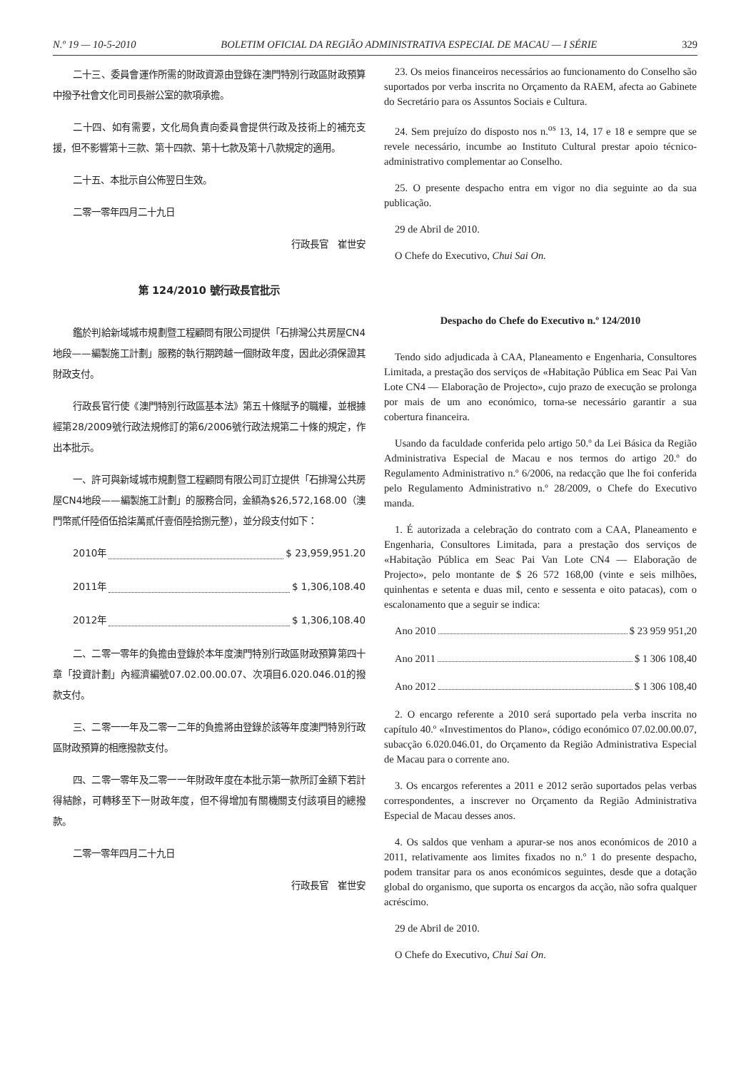N.º 19 — 10-5-2010 BOLETIM OFICIAL DA REGIÃO ADMINISTRATIVA ESPECIAL DE MACAU — I SÉRIE 329
二十三、委員會運作所需的財政資源由登錄在澳門特別行政區財政預算中撥予社會文化司司長辦公室的款項承擔。
二十四、如有需要，文化局負責向委員會提供行政及技術上的補充支援，但不影響第十三款、第十四款、第十七款及第十八款規定的適用。
二十五、本批示自公佈翌日生效。
二零一零年四月二十九日
行政長官　崔世安
第 124/2010 號行政長官批示
鑑於判給新域城市規劃暨工程顧問有限公司提供「石排灣公共房屋CN4地段——編製施工計劃」服務的執行期跨越一個財政年度，因此必須保證其財政支付。
行政長官行使《澳門特別行政區基本法》第五十條賦予的職權，並根據經第28/2009號行政法規修訂的第6/2006號行政法規第二十條的規定，作出本批示。
一、許可與新域城市規劃暨工程顧問有限公司訂立提供「石排灣公共房屋CN4地段——編製施工計劃」的服務合同，金額為$26,572,168.00（澳門幣貳仟陸佰伍拾柒萬貳仟壹佰陸拾捌元整），並分段支付如下：
2010年 $ 23,959,951.20
2011年 $ 1,306,108.40
2012年 $ 1,306,108.40
二、二零一零年的負擔由登錄於本年度澳門特別行政區財政預算第四十章「投資計劃」內經濟編號07.02.00.00.07、次項目6.020.046.01的撥款支付。
三、二零一一年及二零一二年的負擔將由登錄於該等年度澳門特別行政區財政預算的相應撥款支付。
四、二零一零年及二零一一年財政年度在本批示第一款所訂金額下若計得結餘，可轉移至下一財政年度，但不得增加有關機關支付該項目的總撥款。
二零一零年四月二十九日
行政長官　崔世安
23. Os meios financeiros necessários ao funcionamento do Conselho são suportados por verba inscrita no Orçamento da RAEM, afecta ao Gabinete do Secretário para os Assuntos Sociais e Cultura.
24. Sem prejuízo do disposto nos n.<sup>os</sup> 13, 14, 17 e 18 e sempre que se revele necessário, incumbe ao Instituto Cultural prestar apoio técnico-administrativo complementar ao Conselho.
25. O presente despacho entra em vigor no dia seguinte ao da sua publicação.
29 de Abril de 2010.
O Chefe do Executivo, Chui Sai On.
Despacho do Chefe do Executivo n.º 124/2010
Tendo sido adjudicada à CAA, Planeamento e Engenharia, Consultores Limitada, a prestação dos serviços de «Habitação Pública em Seac Pai Van Lote CN4 — Elaboração de Projecto», cujo prazo de execução se prolonga por mais de um ano económico, torna-se necessário garantir a sua cobertura financeira.
Usando da faculdade conferida pelo artigo 50.º da Lei Básica da Região Administrativa Especial de Macau e nos termos do artigo 20.º do Regulamento Administrativo n.º 6/2006, na redacção que lhe foi conferida pelo Regulamento Administrativo n.º 28/2009, o Chefe do Executivo manda.
1. É autorizada a celebração do contrato com a CAA, Planeamento e Engenharia, Consultores Limitada, para a prestação dos serviços de «Habitação Pública em Seac Pai Van Lote CN4 — Elaboração de Projecto», pelo montante de $ 26 572 168,00 (vinte e seis milhões, quinhentas e setenta e duas mil, cento e sessenta e oito patacas), com o escalonamento que a seguir se indica:
Ano 2010 $ 23 959 951,20
Ano 2011 $ 1 306 108,40
Ano 2012 $ 1 306 108,40
2. O encargo referente a 2010 será suportado pela verba inscrita no capítulo 40.º «Investimentos do Plano», código económico 07.02.00.00.07, subacção 6.020.046.01, do Orçamento da Região Administrativa Especial de Macau para o corrente ano.
3. Os encargos referentes a 2011 e 2012 serão suportados pelas verbas correspondentes, a inscrever no Orçamento da Região Administrativa Especial de Macau desses anos.
4. Os saldos que venham a apurar-se nos anos económicos de 2010 a 2011, relativamente aos limites fixados no n.º 1 do presente despacho, podem transitar para os anos económicos seguintes, desde que a dotação global do organismo, que suporta os encargos da acção, não sofra qualquer acréscimo.
29 de Abril de 2010.
O Chefe do Executivo, Chui Sai On.